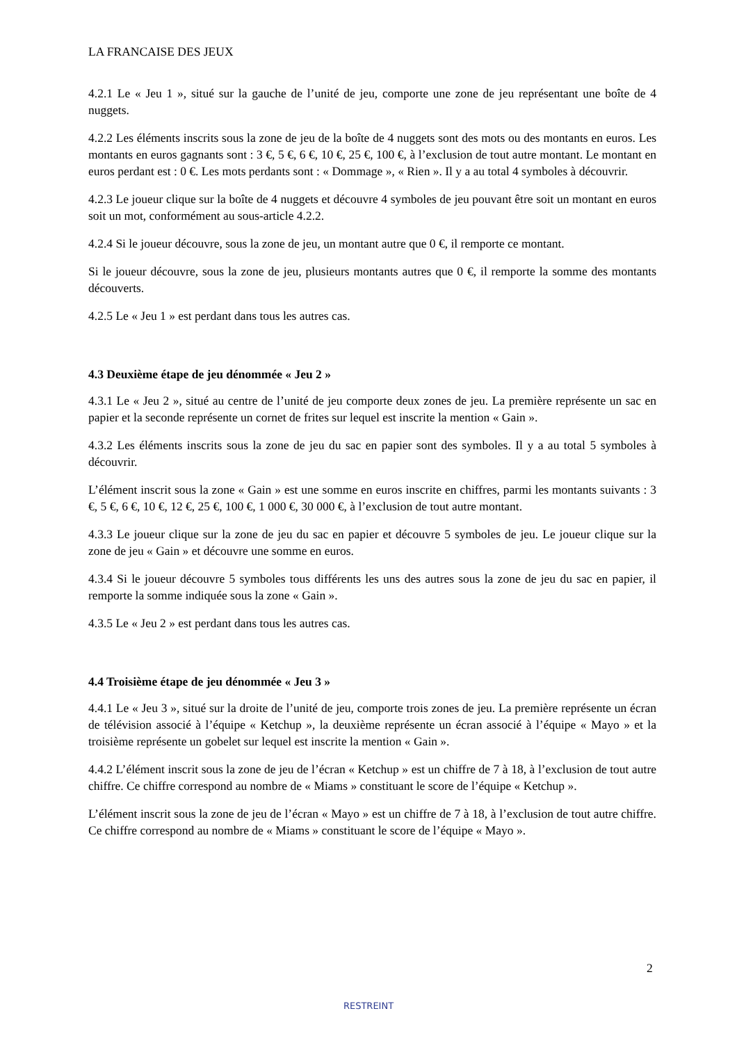LA FRANCAISE DES JEUX
4.2.1 Le « Jeu 1 », situé sur la gauche de l’unité de jeu, comporte une zone de jeu représentant une boîte de 4 nuggets.
4.2.2 Les éléments inscrits sous la zone de jeu de la boîte de 4 nuggets sont des mots ou des montants en euros. Les montants en euros gagnants sont : 3 €, 5 €, 6 €, 10 €, 25 €, 100 €, à l’exclusion de tout autre montant. Le montant en euros perdant est : 0 €. Les mots perdants sont : « Dommage », « Rien ». Il y a au total 4 symboles à découvrir.
4.2.3 Le joueur clique sur la boîte de 4 nuggets et découvre 4 symboles de jeu pouvant être soit un montant en euros soit un mot, conformément au sous-article 4.2.2.
4.2.4 Si le joueur découvre, sous la zone de jeu, un montant autre que 0 €, il remporte ce montant.
Si le joueur découvre, sous la zone de jeu, plusieurs montants autres que 0 €, il remporte la somme des montants découverts.
4.2.5 Le « Jeu 1 » est perdant dans tous les autres cas.
4.3 Deuxième étape de jeu dénommée « Jeu 2 »
4.3.1 Le « Jeu 2 », situé au centre de l’unité de jeu comporte deux zones de jeu. La première représente un sac en papier et la seconde représente un cornet de frites sur lequel est inscrite la mention « Gain ».
4.3.2 Les éléments inscrits sous la zone de jeu du sac en papier sont des symboles. Il y a au total 5 symboles à découvrir.
L’élément inscrit sous la zone « Gain » est une somme en euros inscrite en chiffres, parmi les montants suivants : 3 €, 5 €, 6 €, 10 €, 12 €, 25 €, 100 €, 1 000 €, 30 000 €, à l’exclusion de tout autre montant.
4.3.3 Le joueur clique sur la zone de jeu du sac en papier et découvre 5 symboles de jeu. Le joueur clique sur la zone de jeu « Gain » et découvre une somme en euros.
4.3.4 Si le joueur découvre 5 symboles tous différents les uns des autres sous la zone de jeu du sac en papier, il remporte la somme indiquée sous la zone « Gain ».
4.3.5 Le « Jeu 2 » est perdant dans tous les autres cas.
4.4 Troisième étape de jeu dénommée « Jeu 3 »
4.4.1 Le « Jeu 3 », situé sur la droite de l’unité de jeu, comporte trois zones de jeu. La première représente un écran de télévision associé à l’équipe « Ketchup », la deuxième représente un écran associé à l’équipe « Mayo » et la troisième représente un gobelet sur lequel est inscrite la mention « Gain ».
4.4.2 L’élément inscrit sous la zone de jeu de l’écran « Ketchup » est un chiffre de 7 à 18, à l’exclusion de tout autre chiffre. Ce chiffre correspond au nombre de « Miams » constituant le score de l’équipe « Ketchup ».
L’élément inscrit sous la zone de jeu de l’écran « Mayo » est un chiffre de 7 à 18, à l’exclusion de tout autre chiffre. Ce chiffre correspond au nombre de « Miams » constituant le score de l’équipe « Mayo ».
2
RESTREINT